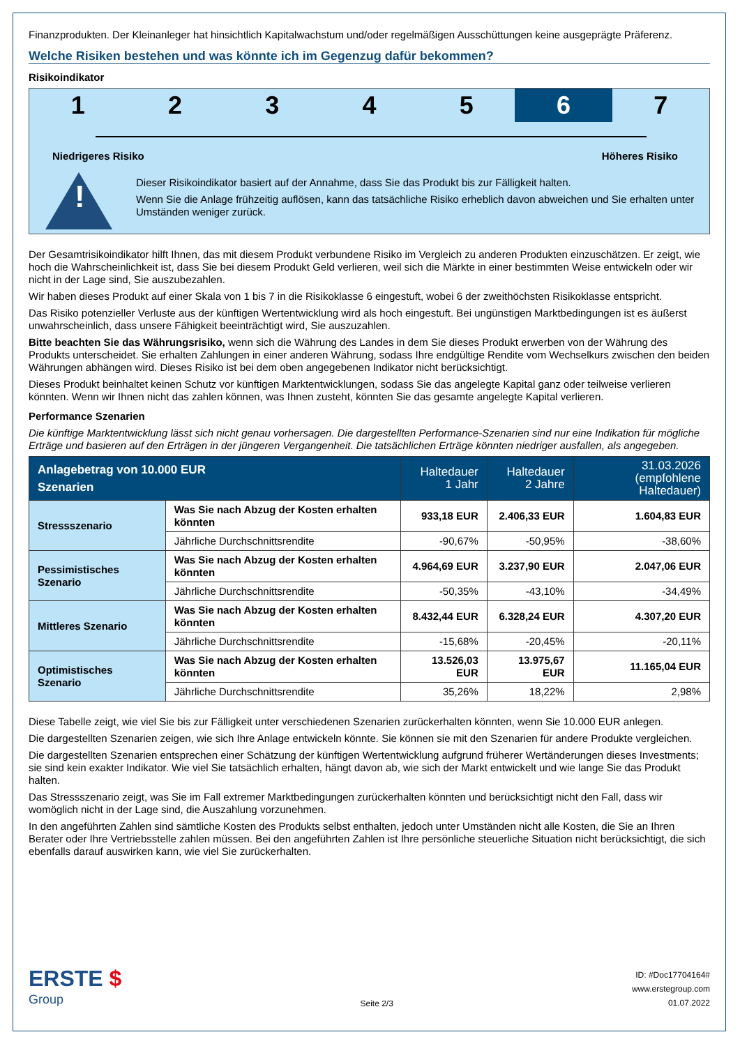Finanzprodukten. Der Kleinanleger hat hinsichtlich Kapitalwachstum und/oder regelmäßigen Ausschüttungen keine ausgeprägte Präferenz.
Welche Risiken bestehen und was könnte ich im Gegenzug dafür bekommen?
Risikoindikator
1 2 3 4 5 6 7
Niedrigeres Risiko Höheres Risiko
!
Dieser Risikoindikator basiert auf der Annahme, dass Sie das Produkt bis zur Fälligkeit halten.
Wenn Sie die Anlage frühzeitig auflösen, kann das tatsächliche Risiko erheblich davon abweichen und Sie erhalten unter Umständen weniger zurück.
Der Gesamtrisikoindikator hilft Ihnen, das mit diesem Produkt verbundene Risiko im Vergleich zu anderen Produkten einzuschätzen. Er zeigt, wie hoch die Wahrscheinlichkeit ist, dass Sie bei diesem Produkt Geld verlieren, weil sich die Märkte in einer bestimmten Weise entwickeln oder wir nicht in der Lage sind, Sie auszubezahlen.
Wir haben dieses Produkt auf einer Skala von 1 bis 7 in die Risikoklasse 6 eingestuft, wobei 6 der zweithöchsten Risikoklasse entspricht.
Das Risiko potenzieller Verluste aus der künftigen Wertentwicklung wird als hoch eingestuft. Bei ungünstigen Marktbedingungen ist es äußerst unwahrscheinlich, dass unsere Fähigkeit beeinträchtigt wird, Sie auszuzahlen.
Bitte beachten Sie das Währungsrisiko, wenn sich die Währung des Landes in dem Sie dieses Produkt erwerben von der Währung des Produkts unterscheidet. Sie erhalten Zahlungen in einer anderen Währung, sodass Ihre endgültige Rendite vom Wechselkurs zwischen den beiden Währungen abhängen wird. Dieses Risiko ist bei dem oben angegebenen Indikator nicht berücksichtigt.
Dieses Produkt beinhaltet keinen Schutz vor künftigen Marktentwicklungen, sodass Sie das angelegte Kapital ganz oder teilweise verlieren könnten. Wenn wir Ihnen nicht das zahlen können, was Ihnen zusteht, könnten Sie das gesamte angelegte Kapital verlieren.
Performance Szenarien
Die künftige Marktentwicklung lässt sich nicht genau vorhersagen. Die dargestellten Performance-Szenarien sind nur eine Indikation für mögliche Erträge und basieren auf den Erträgen in der jüngeren Vergangenheit. Die tatsächlichen Erträge könnten niedriger ausfallen, als angegeben.
| Anlagebetrag von 10.000 EUR Szenarien | | Haltedauer 1 Jahr | Haltedauer 2 Jahre | 31.03.2026 (empfohlene Haltedauer) |
| --- | --- | --- | --- | --- |
| Stressszenario | Was Sie nach Abzug der Kosten erhalten könnten | 933,18 EUR | 2.406,33 EUR | 1.604,83 EUR |
| | Jährliche Durchschnittsrendite | -90,67% | -50,95% | -38,60% |
| Pessimistisches Szenario | Was Sie nach Abzug der Kosten erhalten könnten | 4.964,69 EUR | 3.237,90 EUR | 2.047,06 EUR |
| | Jährliche Durchschnittsrendite | -50,35% | -43,10% | -34,49% |
| Mittleres Szenario | Was Sie nach Abzug der Kosten erhalten könnten | 8.432,44 EUR | 6.328,24 EUR | 4.307,20 EUR |
| | Jährliche Durchschnittsrendite | -15,68% | -20,45% | -20,11% |
| Optimistisches Szenario | Was Sie nach Abzug der Kosten erhalten könnten | 13.526,03 EUR | 13.975,67 EUR | 11.165,04 EUR |
| | Jährliche Durchschnittsrendite | 35,26% | 18,22% | 2,98% |
Diese Tabelle zeigt, wie viel Sie bis zur Fälligkeit unter verschiedenen Szenarien zurückerhalten könnten, wenn Sie 10.000 EUR anlegen.
Die dargestellten Szenarien zeigen, wie sich Ihre Anlage entwickeln könnte. Sie können sie mit den Szenarien für andere Produkte vergleichen.
Die dargestellten Szenarien entsprechen einer Schätzung der künftigen Wertentwicklung aufgrund früherer Wertänderungen dieses Investments; sie sind kein exakter Indikator. Wie viel Sie tatsächlich erhalten, hängt davon ab, wie sich der Markt entwickelt und wie lange Sie das Produkt halten.
Das Stressszenario zeigt, was Sie im Fall extremer Marktbedingungen zurückerhalten könnten und berücksichtigt nicht den Fall, dass wir womöglich nicht in der Lage sind, die Auszahlung vorzunehmen.
In den angeführten Zahlen sind sämtliche Kosten des Produkts selbst enthalten, jedoch unter Umständen nicht alle Kosten, die Sie an Ihren Berater oder Ihre Vertriebsstelle zahlen müssen. Bei den angeführten Zahlen ist Ihre persönliche steuerliche Situation nicht berücksichtigt, die sich ebenfalls darauf auswirken kann, wie viel Sie zurückerhalten.
ERSTE $
Group
Seite 2/3
ID: #Doc17704164#
www.erstegroup.com
01.07.2022